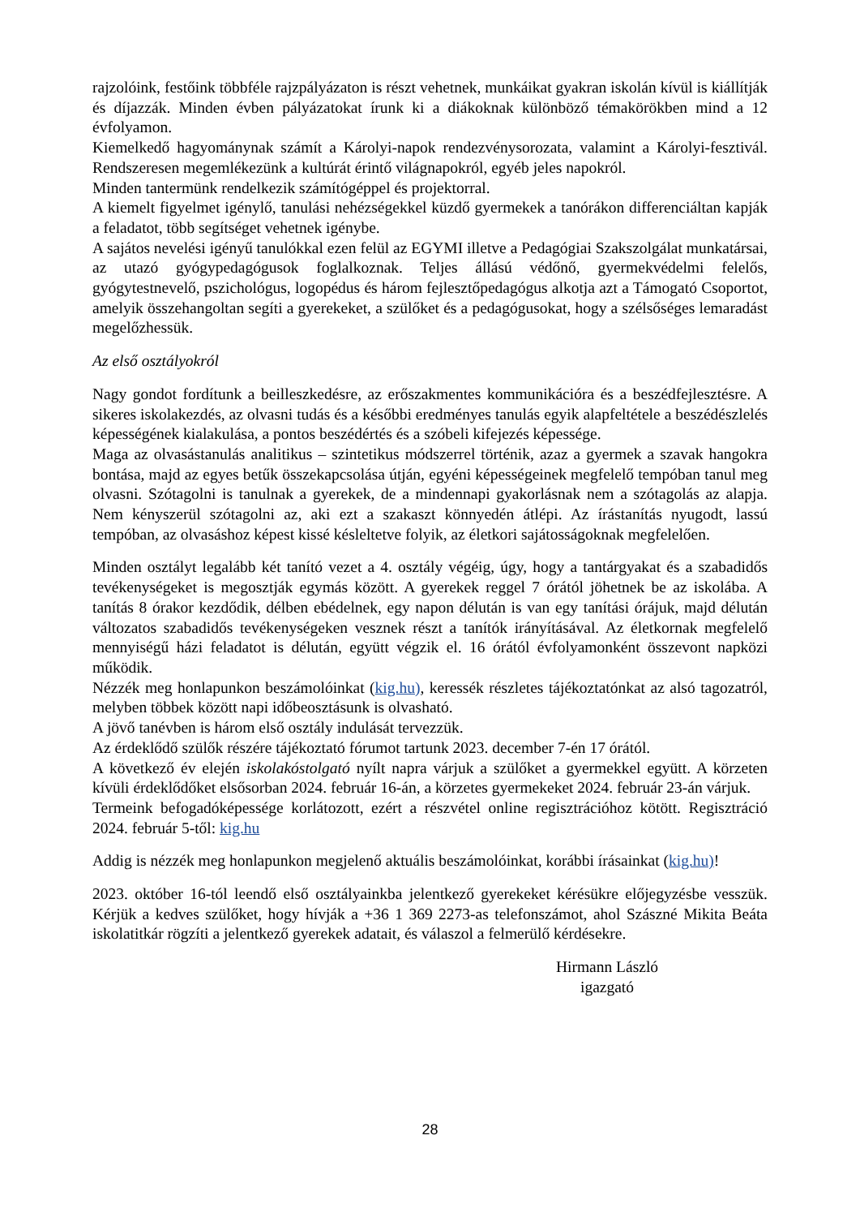rajzolóink, festőink többféle rajzpályázaton is részt vehetnek, munkáikat gyakran iskolán kívül is kiállítják és díjazzák. Minden évben pályázatokat írunk ki a diákoknak különböző témakörökben mind a 12 évfolyamon.
Kiemelkedő hagyománynak számít a Károlyi-napok rendezvénysorozata, valamint a Károlyi-fesztivál. Rendszeresen megemlékezünk a kultúrát érintő világnapokról, egyéb jeles napokról.
Minden tantermünk rendelkezik számítógéppel és projektorral.
A kiemelt figyelmet igénylő, tanulási nehézségekkel küzdő gyermekek a tanórákon differenciáltan kapják a feladatot, több segítséget vehetnek igénybe.
A sajátos nevelési igényű tanulókkal ezen felül az EGYMI illetve a Pedagógiai Szakszolgálat munkatársai, az utazó gyógypedagógusok foglalkoznak. Teljes állású védőnő, gyermekvédelmi felelős, gyógytestnevelő, pszichológus, logopédus és három fejlesztőpedagógus alkotja azt a Támogató Csoportot, amelyik összehangoltan segíti a gyerekeket, a szülőket és a pedagógusokat, hogy a szélsőséges lemaradást megelőzhessük.
Az első osztályokról
Nagy gondot fordítunk a beilleszkedésre, az erőszakmentes kommunikációra és a beszédfejlesztésre. A sikeres iskolakezdés, az olvasni tudás és a későbbi eredményes tanulás egyik alapfeltétele a beszédészlelés képességének kialakulása, a pontos beszédértés és a szóbeli kifejezés képessége.
Maga az olvasástanulás analitikus – szintetikus módszerrel történik, azaz a gyermek a szavak hangokra bontása, majd az egyes betűk összekapcsolása útján, egyéni képességeinek megfelelő tempóban tanul meg olvasni. Szótagolni is tanulnak a gyerekek, de a mindennapi gyakorlásnak nem a szótagolás az alapja. Nem kényszerül szótagolni az, aki ezt a szakaszt könnyedén átlépi. Az írástanítás nyugodt, lassú tempóban, az olvasáshoz képest kissé késleltetve folyik, az életkori sajátosságoknak megfelelően.
Minden osztályt legalább két tanító vezet a 4. osztály végéig, úgy, hogy a tantárgyakat és a szabadidős tevékenységeket is megosztják egymás között. A gyerekek reggel 7 órától jöhetnek be az iskolába. A tanítás 8 órakor kezdődik, délben ebédelnek, egy napon délután is van egy tanítási órájuk, majd délután változatos szabadidős tevékenységeken vesznek részt a tanítók irányításával. Az életkornak megfelelő mennyiségű házi feladatot is délután, együtt végzik el. 16 órától évfolyamonként összevont napközi működik.
Nézzék meg honlapunkon beszámolóinkat (kig.hu), keressék részletes tájékoztatónkat az alsó tagozatról, melyben többek között napi időbeosztásunk is olvasható.
A jövő tanévben is három első osztály indulását tervezzük.
Az érdeklődő szülők részére tájékoztató fórumot tartunk 2023. december 7-én 17 órától.
A következő év elején iskolakóstolgató nyílt napra várjuk a szülőket a gyermekkel együtt. A körzeten kívüli érdeklődőket elsősorban 2024. február 16-án, a körzetes gyermekeket 2024. február 23-án várjuk.
Termeink befogadóképessége korlátozott, ezért a részvétel online regisztrációhoz kötött. Regisztráció 2024. február 5-től: kig.hu
Addig is nézzék meg honlapunkon megjelenő aktuális beszámolóinkat, korábbi írásainkat (kig.hu)!
2023. október 16-tól leendő első osztályainkba jelentkező gyerekeket kérésükre előjegyzésbe vesszük. Kérjük a kedves szülőket, hogy hívják a +36 1 369 2273-as telefonszámot, ahol Szászné Mikita Beáta iskolatitkár rögzíti a jelentkező gyerekek adatait, és válaszol a felmerülő kérdésekre.
Hirmann László
igazgató
28